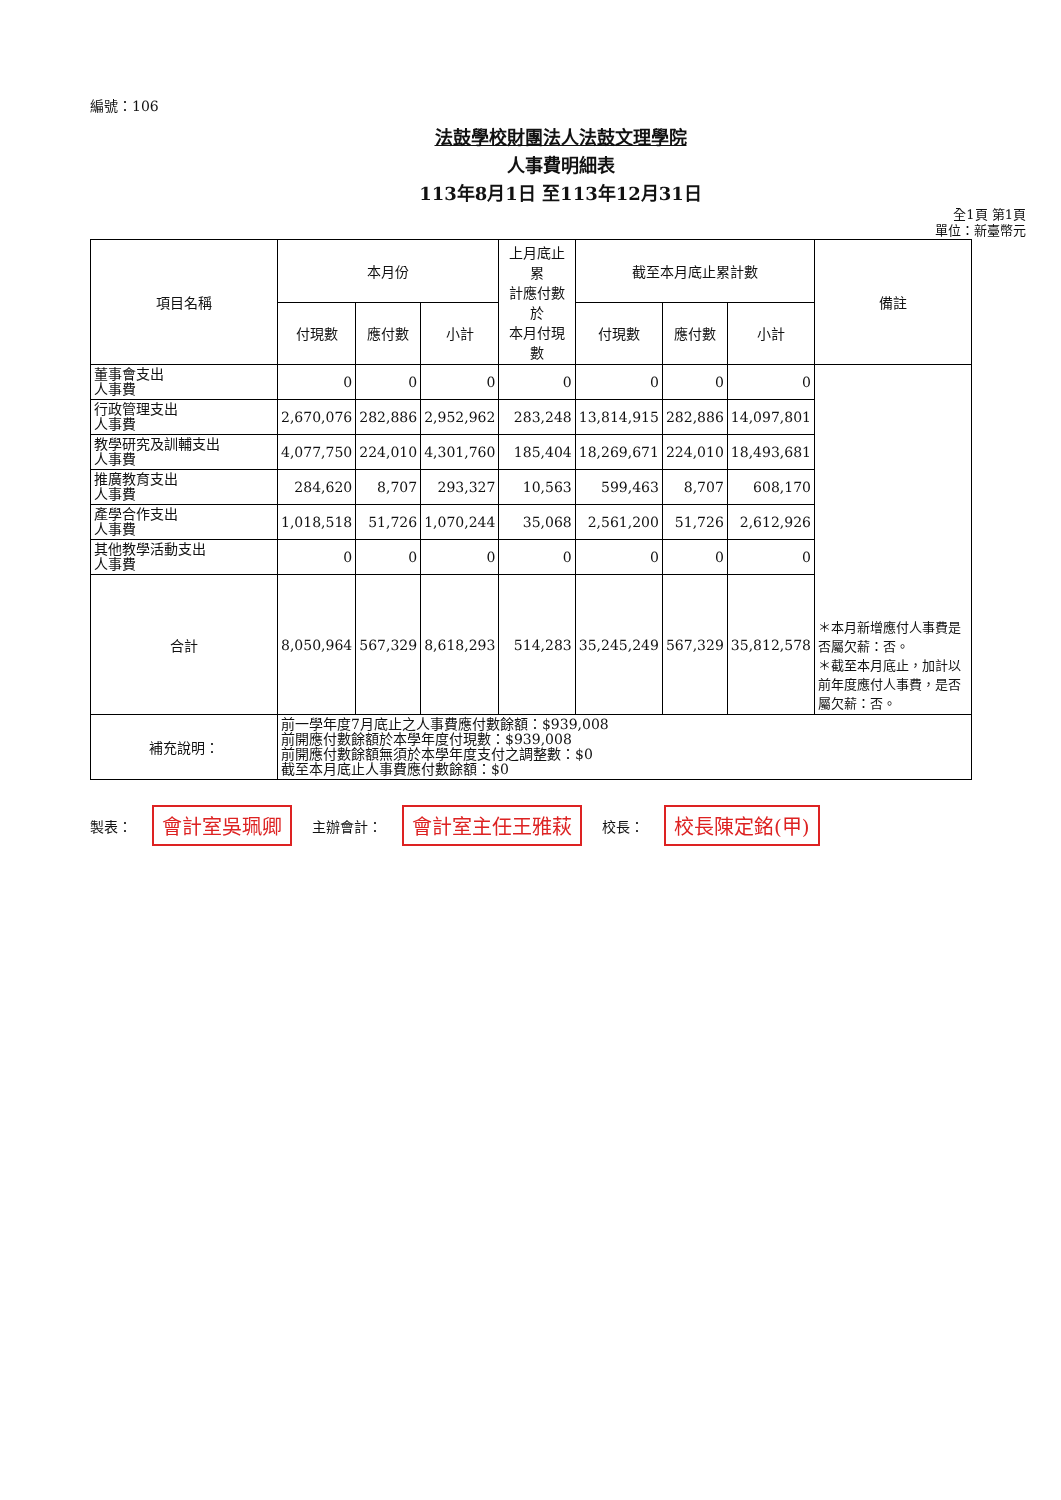編號：106
法鼓學校財團法人法鼓文理學院
人事費明細表
113年8月1日 至113年12月31日
全1頁 第1頁
單位：新臺幣元
| 項目名稱 | 本月份 | | | 上月底止累 計應付數於 本月付現數 | 截至本月底止累計數 | | | 備註 |
| --- | --- | --- | --- | --- | --- | --- | --- | --- |
| | 付現數 | 應付數 | 小計 | | 付現數 | 應付數 | 小計 | |
| 董事會支出 人事費 | 0 | 0 | 0 | 0 | 0 | 0 | 0 | ＊本月新增應付人事費是否屬欠薪：否。 ＊截至本月底止，加計以前年度應付人事費，是否屬欠薪：否。 |
| 行政管理支出 人事費 | 2,670,076 | 282,886 | 2,952,962 | 283,248 | 13,814,915 | 282,886 | 14,097,801 | |
| 教學研究及訓輔支出 人事費 | 4,077,750 | 224,010 | 4,301,760 | 185,404 | 18,269,671 | 224,010 | 18,493,681 | |
| 推廣教育支出 人事費 | 284,620 | 8,707 | 293,327 | 10,563 | 599,463 | 8,707 | 608,170 | |
| 產學合作支出 人事費 | 1,018,518 | 51,726 | 1,070,244 | 35,068 | 2,561,200 | 51,726 | 2,612,926 | |
| 其他教學活動支出 人事費 | 0 | 0 | 0 | 0 | 0 | 0 | 0 | |
| 合計 | 8,050,964 | 567,329 | 8,618,293 | 514,283 | 35,245,249 | 567,329 | 35,812,578 | |
| 補充說明： | 前一學年度7月底止之人事費應付數餘額：$939,008 前開應付數餘額於本學年度付現數：$939,008 前開應付數餘額無須於本學年度支付之調整數：$0 截至本月底止人事費應付數餘額：$0 | | | | | | | |
製表： 會計室吳珮卿 主辦會計： 會計室主任王雅萩 校長： 校長陳定銘(甲)